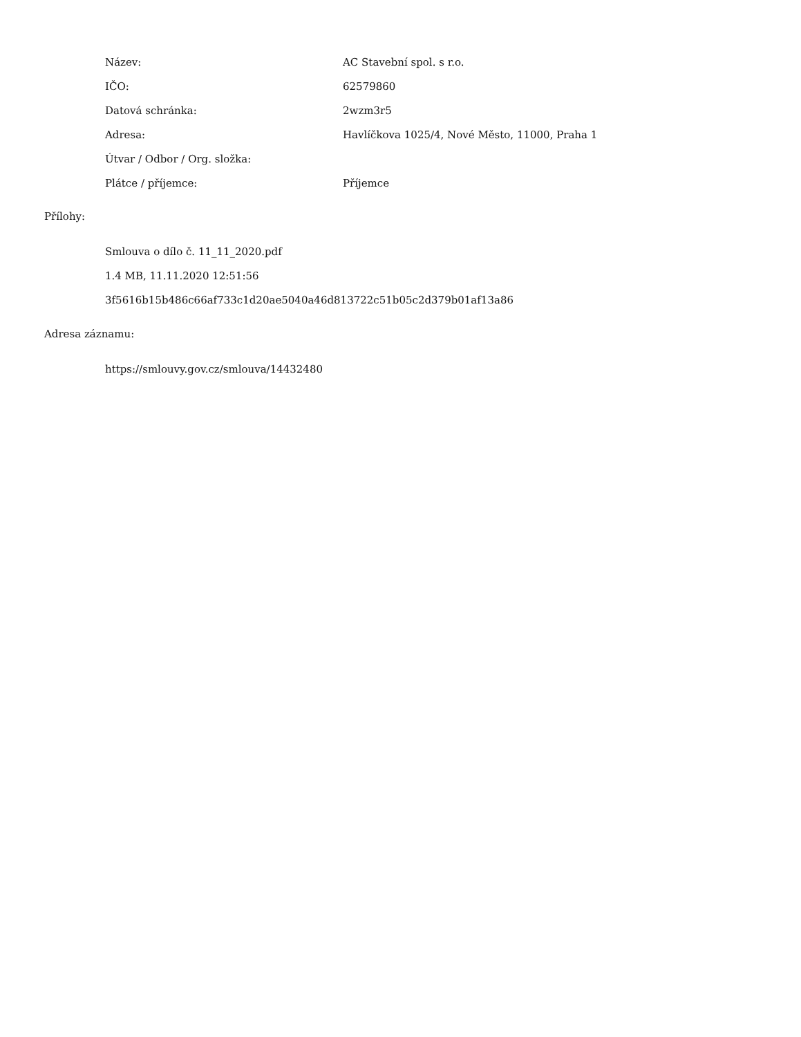| Název: | AC Stavební spol. s r.o. |
| IČO: | 62579860 |
| Datová schránka: | 2wzm3r5 |
| Adresa: | Havlíčkova 1025/4, Nové Město, 11000, Praha 1 |
| Útvar / Odbor / Org. složka: | |
| Plátce / příjemce: | Příjemce |
Přílohy:
Smlouva o dílo č. 11_11_2020.pdf
1.4 MB, 11.11.2020 12:51:56
3f5616b15b486c66af733c1d20ae5040a46d813722c51b05c2d379b01af13a86
Adresa záznamu:
https://smlouvy.gov.cz/smlouva/14432480